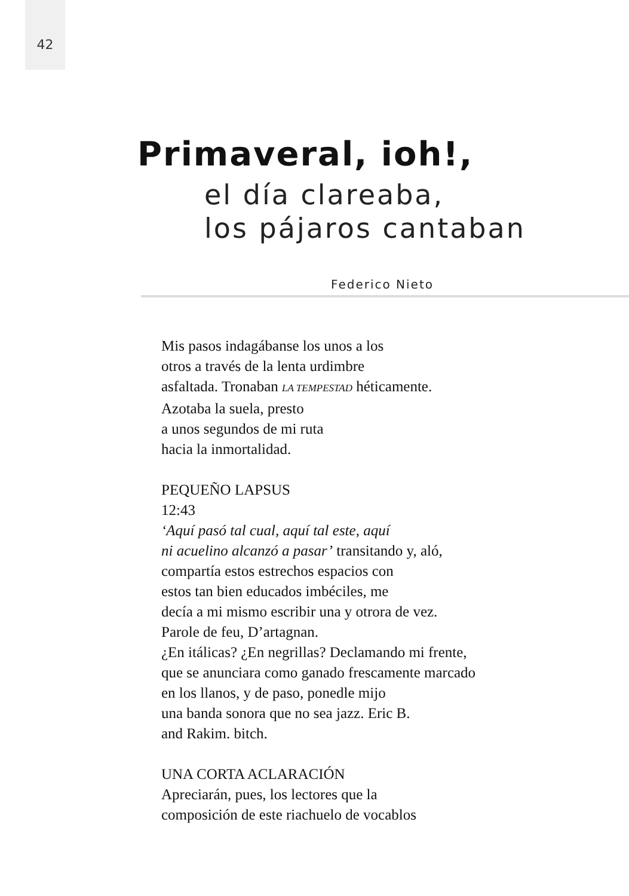42
Primaveral, ioh!,
el día clareaba,
los pájaros cantaban
Federico Nieto
Mis pasos indagábanse los unos a los
otros a través de la lenta urdimbre
asfaltada. Tronaban LA TEMPESTAD héticamente.
Azotaba la suela, presto
a unos segundos de mi ruta
hacia la inmortalidad.
PEQUEÑO LAPSUS
12:43
‘Aquí pasó tal cual, aquí tal este, aquí
ni acuelino alcanzó a pasar’ transitando y, aló,
compartía estos estrechos espacios con
estos tan bien educados imbéciles, me
decía a mi mismo escribir una y otrora de vez.
Parole de feu, D’artagnan.
¿En itálicas? ¿En negrillas? Declamando mi frente,
que se anunciara como ganado frescamente marcado
en los llanos, y de paso, ponedle mijo
una banda sonora que no sea jazz. Eric B.
and Rakim. bitch.
UNA CORTA ACLARACIÓN
Apreciarán, pues, los lectores que la
composición de este riachuelo de vocablos